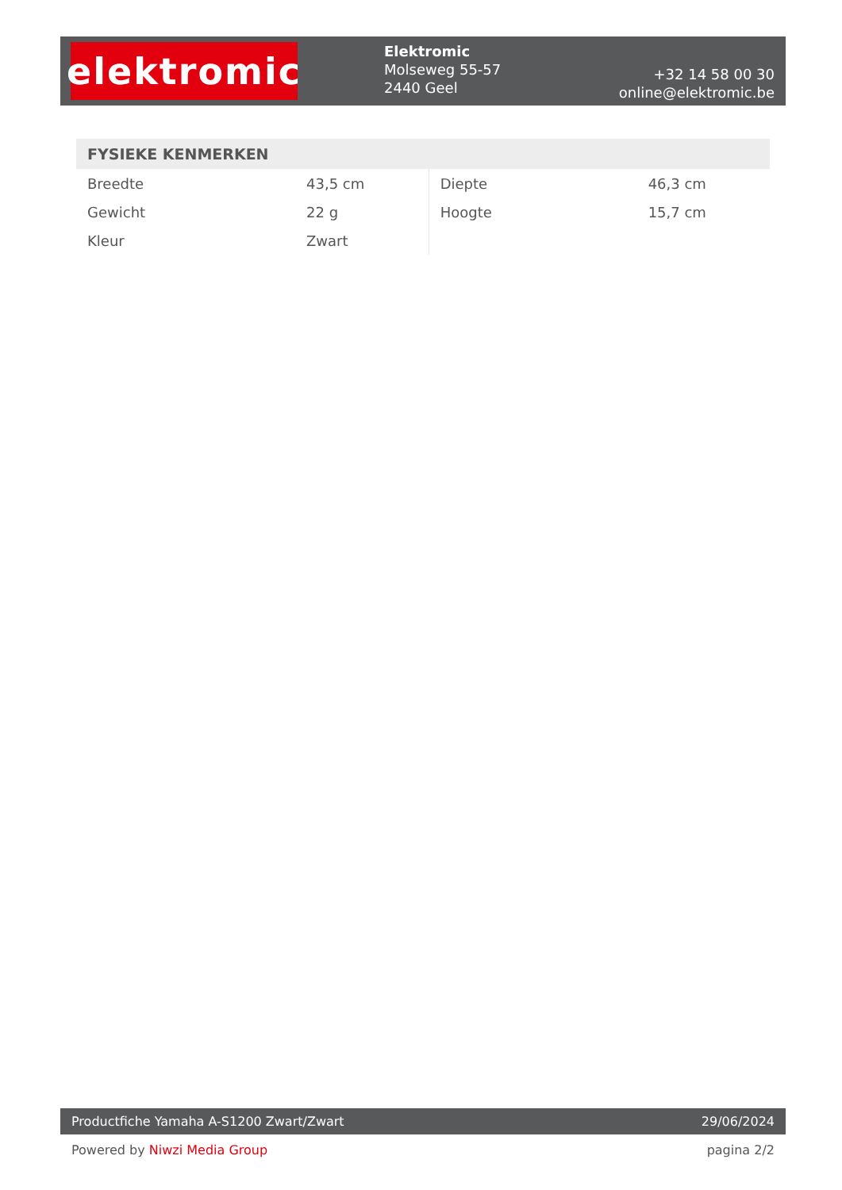elektromic
Elektromic
Molseweg 55-57
2440 Geel
+32 14 58 00 30
online@elektromic.be
FYSIEKE KENMERKEN
| Breedte | 43,5 cm | Diepte | 46,3 cm |
| Gewicht | 22 g | Hoogte | 15,7 cm |
| Kleur | Zwart | | |
Productfiche Yamaha A-S1200 Zwart/Zwart 29/06/2024
Powered by Niwzi Media Group pagina 2/2